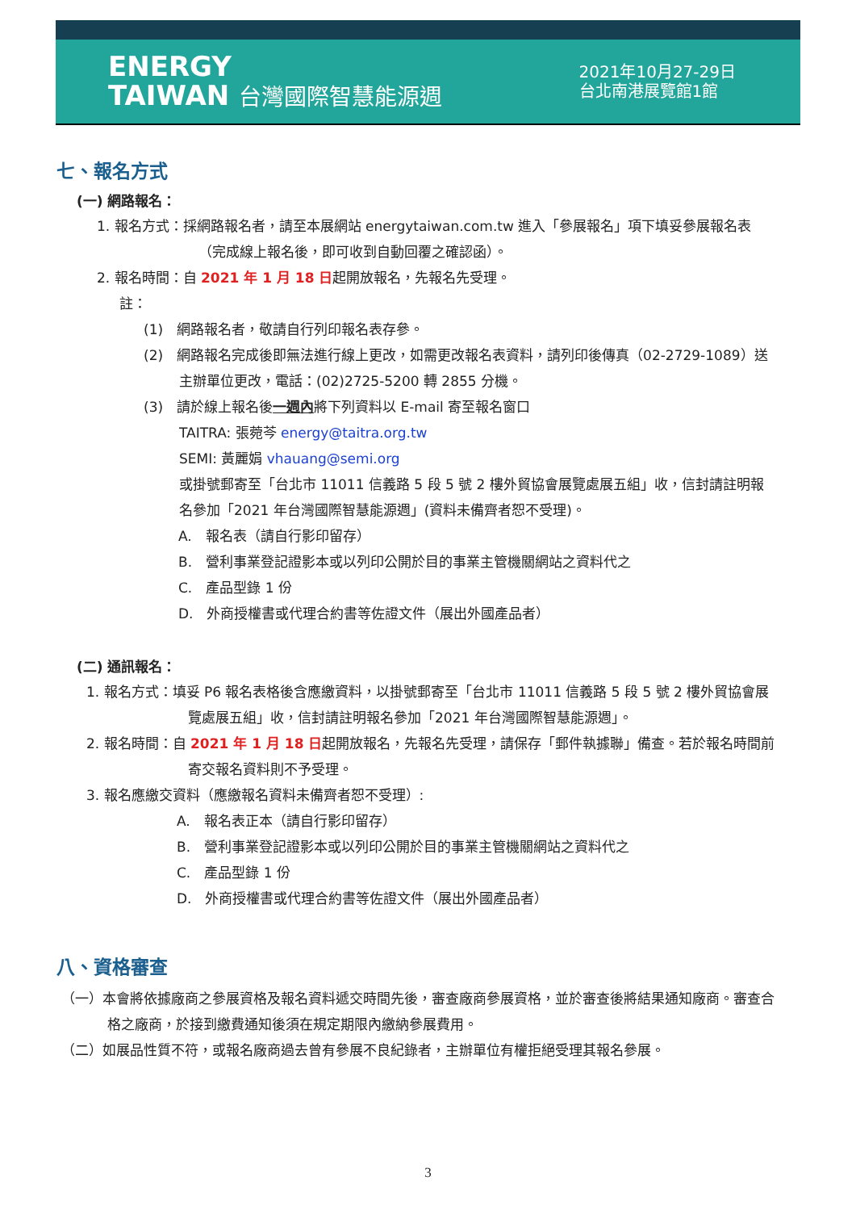ENERGY
TAIWAN 台灣國際智慧能源週
2021年10月27-29日
台北南港展覽館1館
七、報名方式
(一) 網路報名：
1. 報名方式：採網路報名者，請至本展網站 energytaiwan.com.tw 進入「參展報名」項下填妥參展報名表（完成線上報名後，即可收到自動回覆之確認函）。
2. 報名時間：自 2021 年 1 月 18 日起開放報名，先報名先受理。
註：
(1)　網路報名者，敬請自行列印報名表存參。
(2)　網路報名完成後即無法進行線上更改，如需更改報名表資料，請列印後傳真（02-2729-1089）送主辦單位更改，電話：(02)2725-5200 轉 2855 分機。
(3)　請於線上報名後一週內將下列資料以 E-mail 寄至報名窗口
TAITRA: 張菀芩 energy@taitra.org.tw
SEMI: 黃麗娟 vhauang@semi.org
或掛號郵寄至「台北市 11011 信義路 5 段 5 號 2 樓外貿協會展覽處展五組」收，信封請註明報名參加「2021 年台灣國際智慧能源週」(資料未備齊者恕不受理)。
A.　報名表（請自行影印留存）
B.　營利事業登記證影本或以列印公開於目的事業主管機關網站之資料代之
C.　產品型錄 1 份
D.　外商授權書或代理合約書等佐證文件（展出外國產品者）
(二) 通訊報名：
1. 報名方式：填妥 P6 報名表格後含應繳資料，以掛號郵寄至「台北市 11011 信義路 5 段 5 號 2 樓外貿協會展覽處展五組」收，信封請註明報名參加「2021 年台灣國際智慧能源週」。
2. 報名時間：自 2021 年 1 月 18 日起開放報名，先報名先受理，請保存「郵件執據聯」備查。若於報名時間前寄交報名資料則不予受理。
3. 報名應繳交資料（應繳報名資料未備齊者恕不受理）:
A.　報名表正本（請自行影印留存）
B.　營利事業登記證影本或以列印公開於目的事業主管機關網站之資料代之
C.　產品型錄 1 份
D.　外商授權書或代理合約書等佐證文件（展出外國產品者）
八、資格審查
（一）本會將依據廠商之參展資格及報名資料遞交時間先後，審查廠商參展資格，並於審查後將結果通知廠商。審查合格之廠商，於接到繳費通知後須在規定期限內繳納參展費用。
（二）如展品性質不符，或報名廠商過去曾有參展不良紀錄者，主辦單位有權拒絕受理其報名參展。
3